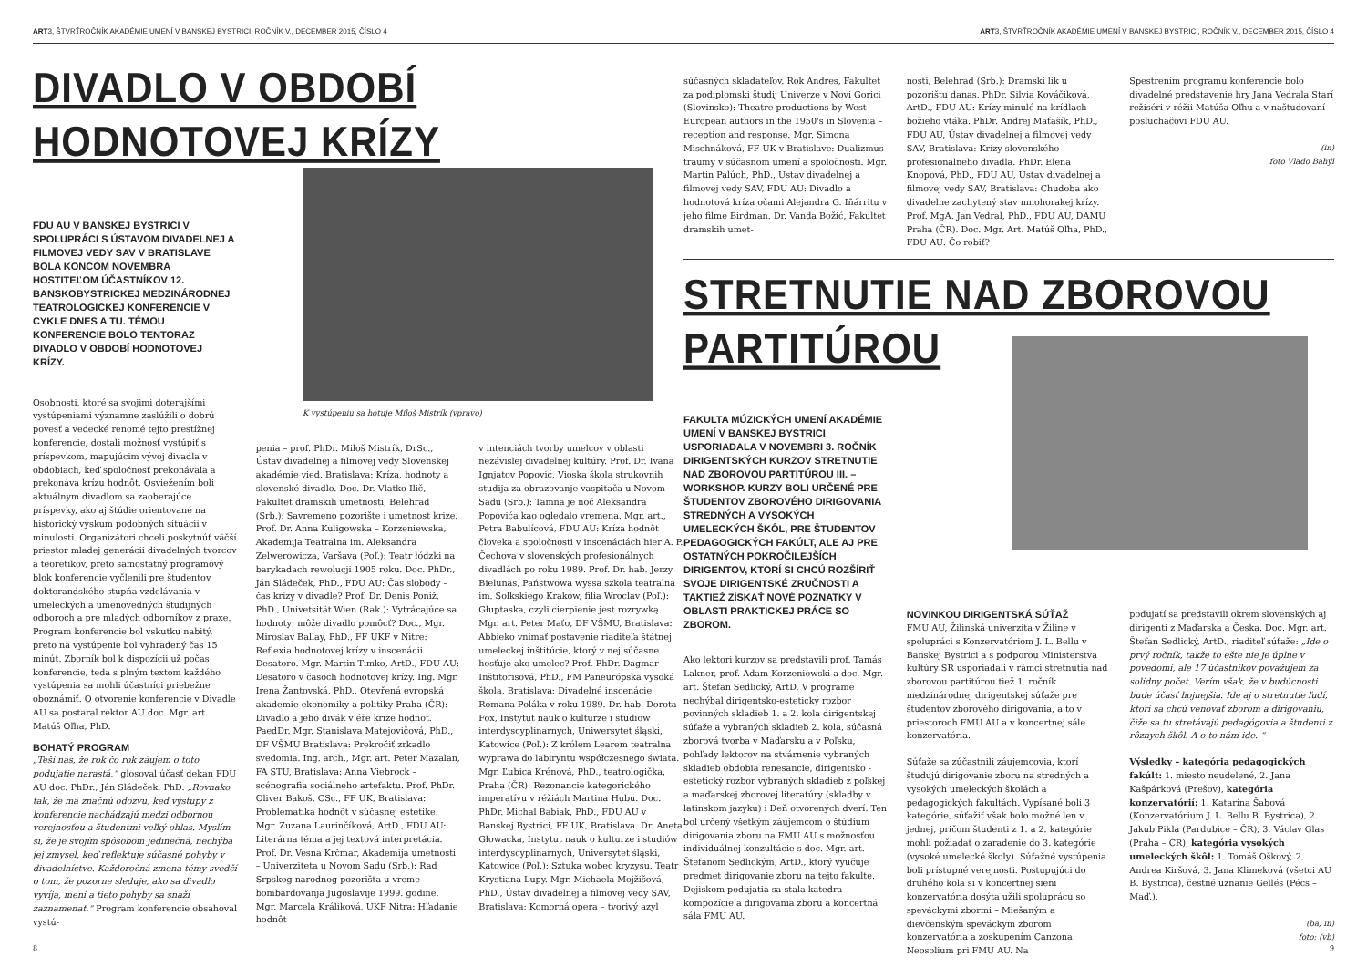ART3, ŠTVRŤROČNÍK AKADÉMIE UMENÍ V BANSKEJ BYSTRICI, ROČNÍK V., DECEMBER 2015, ČÍSLO 4
DIVADLO V OBDOBÍ HODNOTOVEJ KRÍZY
FDU AU V BANSKEJ BYSTRICI V SPOLUPRÁCI S ÚSTAVOM DIVADELNEJ A FILMOVEJ VEDY SAV V BRATISLAVE BOLA KONCOM NOVEMBRA HOSTITEĽOM ÚČASTNÍKOV 12. BANSKOBYSTRICKEJ MEDZINÁRODNEJ TEATROLOGICKEJ KONFERENCIE V CYKLE DNES A TU. TÉMOU KONFERENCIE BOLO TENTORAZ DIVADLO V OBDOBÍ HODNOTOVEJ KRÍZY.
K vystúpeniu sa hotuje Miloš Mistrík (vpravo)
Osobnosti, ktoré sa svojimi doterajšími vystúpeniami významne zaslúžili o dobrú povesť a vedecké renomé tejto prestížnej konferencie, dostali možnosť vystúpiť s príspevkom, mapujúcim vývoj divadla v obdobiach, keď spoločnosť prekonávala a prekonáva krízu hodnôt. Osviežením boli aktuálnym divadlom sa zaoberajúce príspevky, ako aj štúdie orientované na historický výskum podobných situácií v minulosti. Organizátori chceli poskytnúť väčší priestor mladej generácii divadelných tvorcov a teoretikov, preto samostatný programový blok konferencie vyčlenili pre študentov doktorandského stupňa vzdelávania v umeleckých a umenovedných študijných odboroch a pre mladých odborníkov z praxe. Program konferencie bol vskutku nabitý, preto na vystúpenie bol vyhradený čas 15 minút. Zborník bol k dispozícii už počas konferencie, teda s plným textom každého vystúpenia sa mohli účastníci priebežne oboznámiť. O otvorenie konferencie v Divadle AU sa postaral rektor AU doc. Mgr. art. Matúš Oľha, PhD.
BOHATÝ PROGRAM
„Teší nás, že rok čo rok záujem o toto podujatie narastá,“ glosoval účasť dekan FDU AU doc. PhDr., Ján Sládeček, PhD. „Rovnako tak, že má značnú odozvu, keď výstupy z konferencie nachádzajú medzi odbornou verejnosťou a študentmi veľký ohlas. Myslím si, že je svojím spôsobom jedinečná, nechýba jej zmysel, keď reflektuje súčasné pohyby v divadelníctve. Každoročná zmena témy svedčí o tom, že pozorne sleduje, ako sa divadlo vyvíja, mení a tieto pohyby sa snaží zaznamenať.“ Program konferencie obsahoval vystú-
penia – prof. PhDr. Miloš Mistrík, DrSc., Ústav divadelnej a filmovej vedy Slovenskej akadémie vied, Bratislava: Kríza, hodnoty a slovenské divadlo. Doc. Dr. Vlatko Ilič, Fakultet dramskih umetnosti, Belehrad (Srb.): Savremeno pozorište i umetnost krize. Prof. Dr. Anna Kuligowska – Korzeniewska, Akademija Teatralna im. Aleksandra Zelwerowicza, Varšava (Poľ.): Teatr łódzki na barykadach rewolucji 1905 roku. Doc. PhDr., Ján Sládeček, PhD., FDU AU: Čas slobody – čas krízy v divadle? Prof. Dr. Denis Poniž, PhD., Univetsität Wien (Rak.): Vytrácajúce sa hodnoty; môže divadlo pomôcť? Doc., Mgr. Miroslav Ballay, PhD., FF UKF v Nitre: Reflexia hodnotovej krízy v inscenácii Desatoro. Mgr. Martin Timko, ArtD., FDU AU: Desatoro v časoch hodnotovej krízy. Ing. Mgr. Irena Žantovská, PhD., Otevřená evropská akademie ekonomiky a politiky Praha (ČR): Divadlo a jeho divák v éře krize hodnot. PaedDr. Mgr. Stanislava Matejovičová, PhD., DF VŠMU Bratislava: Prekročiť zrkadlo svedomia. Ing. arch., Mgr. art. Peter Mazalan, FA STU, Bratislava: Anna Viebrock – scénografia sociálneho artefaktu. Prof. PhDr. Oliver Bakoš, CSc., FF UK, Bratislava: Problematika hodnôt v súčasnej estetike. Mgr. Zuzana Laurinčíková, ArtD., FDU AU: Literárna téma a jej textová interpretácia. Prof. Dr. Vesna Krčmar, Akademija umetnosti – Univerziteta u Novom Sadu (Srb.): Rad Srpskog narodnog pozorišta u vreme bombardovanja Jugoslavije 1999. godine. Mgr. Marcela Králiková, UKF Nitra: Hľadanie hodnôt
v intenciách tvorby umelcov v oblasti nezávislej divadelnej kultúry. Prof. Dr. Ivana Ignjatov Popović, Vioska škola strukovnih studija za obrazovanje vaspitača u Novom Sadu (Srb.): Tamna je noć Aleksandra Popovića kao ogledalo vremena. Mgr. art., Petra Babulícová, FDU AU: Kríza hodnôt človeka a spoločnosti v inscenáciách hier A. P. Čechova v slovenských profesionálnych divadlách po roku 1989. Prof. Dr. hab. Jerzy Bielunas, Państwowa wyssa szkola teatralna im. Solkskiego Krakow, filia Wroclav (Poľ.): Głuptaska, czyli cierpienie jest rozrywką. Mgr. art. Peter Maťo, DF VŠMU, Bratislava: Abbieko vnímať postavenie riaditeľa štátnej umeleckej inštitúcie, ktorý v nej súčasne hosťuje ako umelec? Prof. PhDr. Dagmar Inštitorisová, PhD., FM Paneurópska vysoká škola, Bratislava: Divadelné inscenácie Romana Poláka v roku 1989. Dr. hab. Dorota Fox, Instytut nauk o kulturze i studiow interdyscyplinarnych, Uniwersytet śląski, Katowice (Poľ.): Z królem Learem teatralna wyprawa do labiryntu współczesnego świata. Mgr. Ľubica Krénová, PhD., teatrologička, Praha (ČR): Rezonancie kategorického imperatívu v réžiách Martina Hubu. Doc. PhDr. Michal Babiak, PhD., FDU AU v Banskej Bystrici, FF UK, Bratislava. Dr. Aneta Głowacka, Instytut nauk o kulturze i studiów interdyscyplinarnych, Universytet śląski, Katowice (Poľ.): Sztuka wobec kryzysu. Teatr Krystiana Lupy. Mgr. Michaela Mojžišová, PhD., Ústav divadelnej a filmovej vedy SAV, Bratislava: Komorná opera – tvorivý azyl
8
ART3, ŠTVRŤROČNÍK AKADÉMIE UMENÍ V BANSKEJ BYSTRICI, ROČNÍK V., DECEMBER 2015, ČÍSLO 4
súčasných skladateľov. Rok Andres, Fakultet za podiplomski študij Univerze v Novi Gorici (Slovinsko): Theatre productions by West-European authors in the 1950's in Slovenia – reception and response. Mgr. Simona Mischnáková, FF UK v Bratislave: Dualizmus traumy v súčasnom umení a spoločnosti. Mgr. Martin Palúch, PhD., Ústav divadelnej a filmovej vedy SAV, FDU AU: Divadlo a hodnotová kríza očami Alejandra G. Iñárritu v jeho filme Birdman. Dr. Vanda Božić, Fakultet dramskih umet-
nosti, Belehrad (Srb.): Dramski lik u pozorištu danas. PhDr. Silvia Kováčiková, ArtD., FDU AU: Krízy minulé na krídlach božieho vtáka. PhDr. Andrej Maťašík, PhD., FDU AU, Ústav divadelnej a filmovej vedy SAV, Bratislava: Krízy slovenského profesionálneho divadla. PhDr. Elena Knopová, PhD., FDU AU, Ústav divadelnej a filmovej vedy SAV, Bratislava: Chudoba ako divadelne zachytený stav mnohorakej krízy. Prof. MgA. Jan Vedral, PhD., FDU AU, DAMU Praha (ČR). Doc. Mgr. Art. Matúš Oľha, PhD., FDU AU: Čo robiť?
Spestrením programu konferencie bolo divadelné predstavenie hry Jana Vedrala Starí režiséri v réžii Matúša Oľhu a v naštudovaní poslucháčovi FDU AU.
(in)
foto Vlado Bahýl
STRETNUTIE NAD ZBOROVOU PARTITÚROU
FAKULTA MÚZICKÝCH UMENÍ AKADÉMIE UMENÍ V BANSKEJ BYSTRICI USPORIADALA V NOVEMBRI 3. ROČNÍK DIRIGENTSKÝCH KURZOV STRETNUTIE NAD ZBOROVOU PARTITÚROU III. – WORKSHOP. KURZY BOLI URČENÉ PRE ŠTUDENTOV ZBOROVÉHO DIRIGOVANIA STREDNÝCH A VYSOKÝCH UMELECKÝCH ŠKÔL, PRE ŠTUDENTOV PEDAGOGICKÝCH FAKÚLT, ALE AJ PRE OSTATNÝCH POKROČILEJŠÍCH DIRIGENTOV, KTORÍ SI CHCÚ ROZŠÍRIŤ SVOJE DIRIGENTSKÉ ZRUČNOSTI A TAKTIEŽ ZÍSKAŤ NOVÉ POZNATKY V OBLASTI PRAKTICKEJ PRÁCE SO ZBOROM.
Ako lektori kurzov sa predstavili prof. Tamás Lakner, prof. Adam Korzeniowski a doc. Mgr. art. Štefan Sedlický, ArtD. V programe nechýbal dirigentsko-estetický rozbor povinných skladieb 1. a 2. kola dirigentskej súťaže a vybraných skladieb 2. kola, súčasná zborová tvorba v Maďarsku a v Poľsku, pohľady lektorov na stvárnenie vybraných skladieb obdobia renesancie, dirigentsko - estetický rozbor vybraných skladieb z poľskej a maďarskej zborovej literatúry (skladby v latinskom jazyku) i Deň otvorených dverí. Ten bol určený všetkým záujemcom o štúdium dirigovania zboru na FMU AU s možnosťou individuálnej konzultácie s doc. Mgr. art. Štefanom Sedlickým, ArtD., ktorý vyučuje predmet dirigovanie zboru na tejto fakulte. Dejiskom podujatia sa stala katedra kompozície a dirigovania zboru a koncertná sála FMU AU.
NOVINKOU DIRIGENTSKÁ SÚŤAŽ
FMU AU, Žilinská univerzita v Žiline v spolupráci s Konzervatóriom J. L. Bellu v Banskej Bystrici a s podporou Ministerstva kultúry SR usporiadali v rámci stretnutia nad zborovou partitúrou tiež 1. ročník medzinárodnej dirigentskej súťaže pre študentov zborového dirigovania, a to v priestoroch FMU AU a v koncertnej sále konzervatória.
Súťaže sa zúčastnili záujemcovia, ktorí študujú dirigovanie zboru na stredných a vysokých umeleckých školách a pedagogických fakultách. Vypísané boli 3 kategórie, súťažiť však bolo možné len v jednej, pričom študenti z 1. a 2. kategórie mohli požiadať o zaradenie do 3. kategórie (vysoké umelecké školy). Súťažné vystúpenia boli prístupné verejnosti. Postupujúci do druhého kola si v koncertnej sieni konzervatória dosýta užili spoluprácu so speváckymi zbormi – Miešaným a dievčenským speváckym zborom konzervatória a zoskupením Canzona Neosolium pri FMU AU. Na
podujatí sa predstavili okrem slovenských aj dirigenti z Maďarska a Česka. Doc. Mgr. art. Štefan Sedlický, ArtD., riaditeľ súťaže: „Ide o prvý ročník, takže to ešte nie je úplne v povedomí, ale 17 účastníkov považujem za solídny počet. Verím však, že v budúcnosti bude účasť hojnejšia. Ide aj o stretnutie ľudí, ktorí sa chcú venovať zborom a dirigovaniu, čiže sa tu stretávajú pedagógovia a študenti z rôznych škôl. A o to nám ide. “
Výsledky – kategória pedagogických fakúlt: 1. miesto neudelené, 2. Jana Kašpárková (Prešov), kategória konzervatórií: 1. Katarína Šabová (Konzervatórium J. L. Bellu B. Bystrica), 2. Jakub Pikla (Pardubice – ČR), 3. Václav Glas (Praha – ČR), kategória vysokých umeleckých škôl: 1. Tomáš Oškový, 2. Andrea Kiršová, 3. Jana Klimeková (všetci AU B. Bystrica), čestné uznanie Gellés (Pécs – Maď.).
(ba, in)
foto: (vb)
9